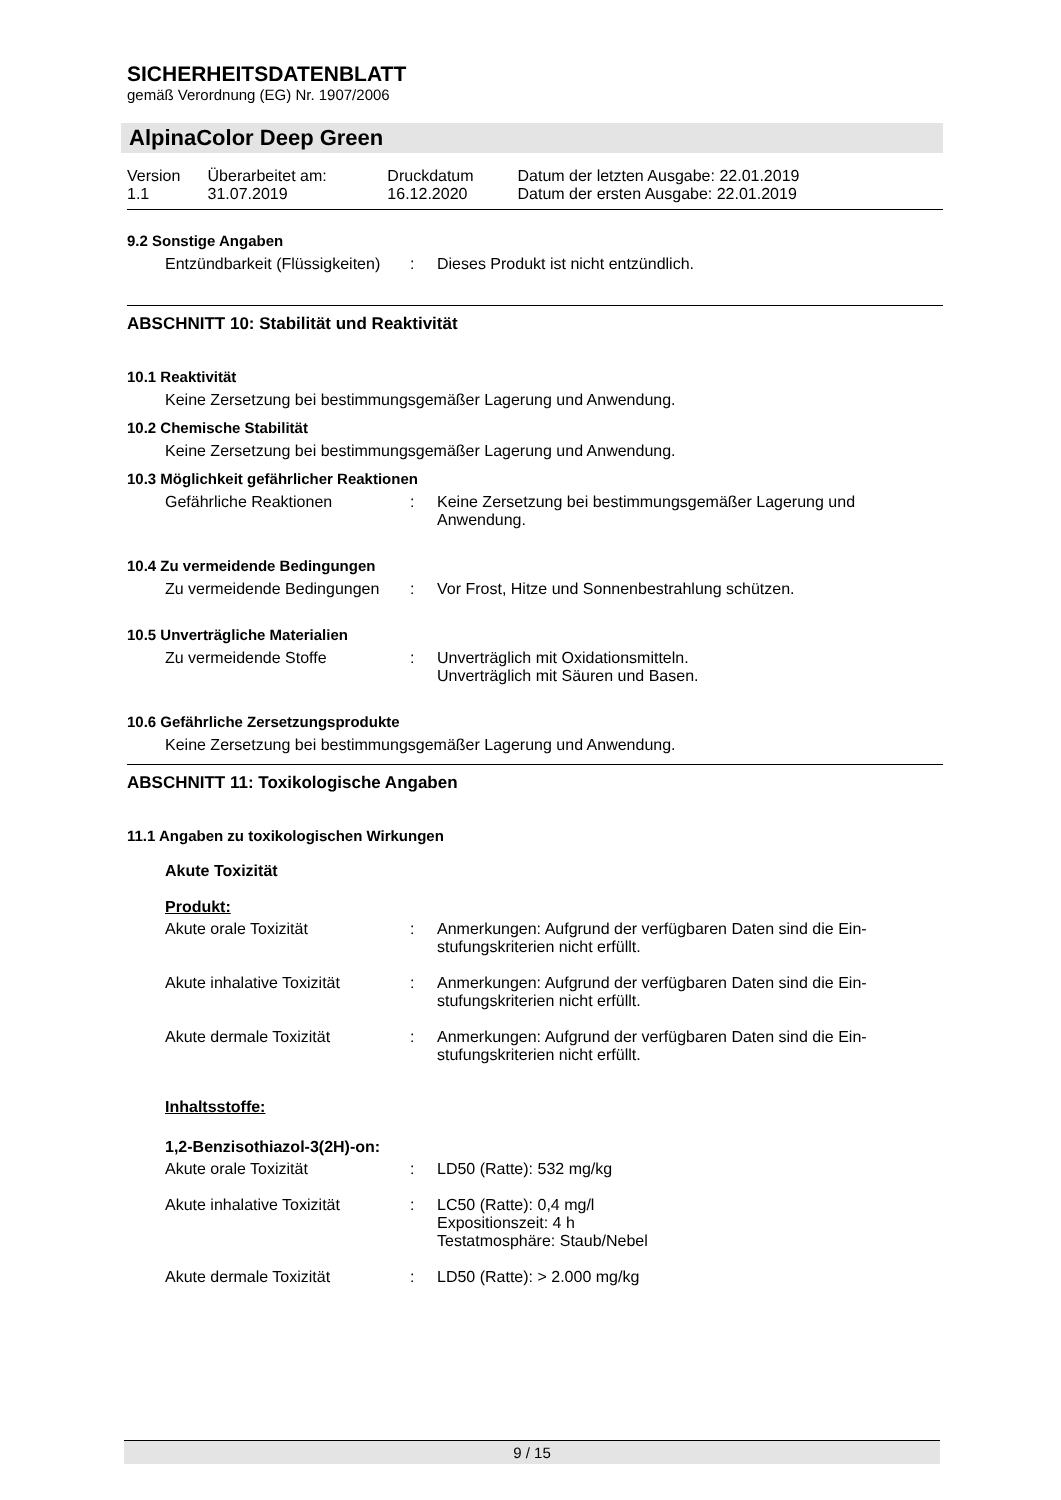SICHERHEITSDATENBLATT
gemäß Verordnung (EG) Nr. 1907/2006
AlpinaColor Deep Green
| Version 1.1 | Überarbeitet am: 31.07.2019 | Druckdatum 16.12.2020 | Datum der letzten Ausgabe: 22.01.2019 Datum der ersten Ausgabe: 22.01.2019 |
9.2 Sonstige Angaben
| Entzündbarkeit (Flüssigkeiten) | : | Dieses Produkt ist nicht entzündlich. |
ABSCHNITT 10: Stabilität und Reaktivität
10.1 Reaktivität
Keine Zersetzung bei bestimmungsgemäßer Lagerung und Anwendung.
10.2 Chemische Stabilität
Keine Zersetzung bei bestimmungsgemäßer Lagerung und Anwendung.
10.3 Möglichkeit gefährlicher Reaktionen
| Gefährliche Reaktionen | : | Keine Zersetzung bei bestimmungsgemäßer Lagerung und Anwendung. |
10.4 Zu vermeidende Bedingungen
| Zu vermeidende Bedingungen | : | Vor Frost, Hitze und Sonnenbestrahlung schützen. |
10.5 Unverträgliche Materialien
| Zu vermeidende Stoffe | : | Unverträglich mit Oxidationsmitteln. Unverträglich mit Säuren und Basen. |
10.6 Gefährliche Zersetzungsprodukte
Keine Zersetzung bei bestimmungsgemäßer Lagerung und Anwendung.
ABSCHNITT 11: Toxikologische Angaben
11.1 Angaben zu toxikologischen Wirkungen
Akute Toxizität
Produkt:
| Akute orale Toxizität | : | Anmerkungen: Aufgrund der verfügbaren Daten sind die Ein- stufungskriterien nicht erfüllt. |
| Akute inhalative Toxizität | : | Anmerkungen: Aufgrund der verfügbaren Daten sind die Ein- stufungskriterien nicht erfüllt. |
| Akute dermale Toxizität | : | Anmerkungen: Aufgrund der verfügbaren Daten sind die Ein- stufungskriterien nicht erfüllt. |
Inhaltsstoffe:
1,2-Benzisothiazol-3(2H)-on:
| Akute orale Toxizität | : | LD50 (Ratte): 532 mg/kg |
| Akute inhalative Toxizität | : | LC50 (Ratte): 0,4 mg/l Expositionszeit: 4 h Testatmosphäre: Staub/Nebel |
| Akute dermale Toxizität | : | LD50 (Ratte): > 2.000 mg/kg |
9 / 15